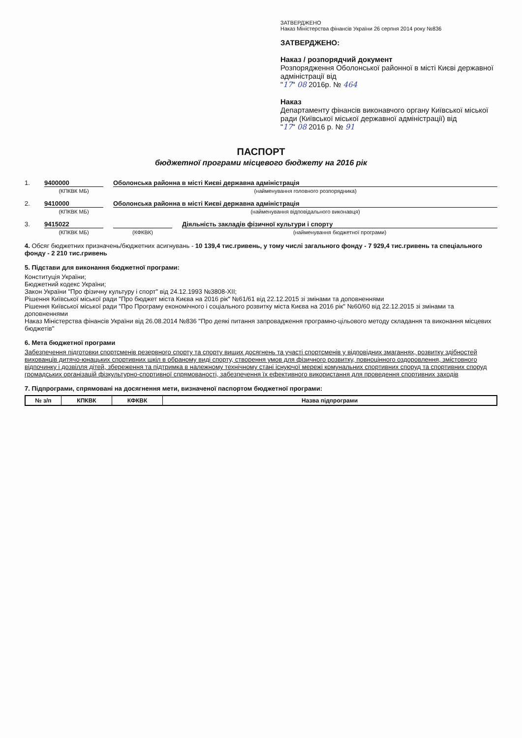ЗАТВЕРДЖЕНО
Наказ Міністерства фінансів України 26 серпня 2014 року №836
ЗАТВЕРДЖЕНО:
Наказ / розпорядчий документ
Розпорядження Оболонської районної в місті Києві державної адміністрації від
"17" 08 2016р. № 464
Наказ
Департаменту фінансів виконавчого органу Київської міської ради (Київської міської державної адміністрації) від
"17" 08 2016 р. № 91
ПАСПОРТ
бюджетної програми місцевого бюджету на 2016 рік
1. 9400000 Оболонська районна в місті Києві державна адміністрація
(КПКВК МБ) (найменування головного розпорядника)
2. 9410000 Оболонська районна в місті Києві державна адміністрація
(КПКВК МБ) (найменування відповідального виконавця)
3. 9415022 Діяльність закладів фізичної культури і спорту
(КПКВК МБ) (КФКВК) (найменування бюджетної програми)
4. Обсяг бюджетних призначень/бюджетних асигнувань - 10 139,4 тис.гривень, у тому числі загального фонду - 7 929,4 тис.гривень та спеціального фонду - 2 210 тис.гривень
5. Підстави для виконання бюджетної програми:
Конституція України;
Бюджетний кодекс України;
Закон України "Про фізичну культуру і спорт" від 24.12.1993 №3808-ХІІ;
Рішення Київської міської ради "Про бюджет міста Києва на 2016 рік" №61/61 від 22.12.2015 зі змінами та доповненнями
Рішення Київської міської ради "Про Програму економічного і соціального розвитку міста Києва на 2016 рік" №60/60 від 22.12.2015 зі змінами та доповненнями
Наказ Міністерства фінансів України від 26.08.2014 №836 "Про деякі питання запровадження програмно-цільового методу складання та виконання місцевих бюджетів"
6. Мета бюджетної програми
Забезпечення підготовки спортсменів резервного спорту та спорту вищих досягнень та участі спортсменів у відповідних змаганнях, розвитку здібностей вихованців дитячо-юнацьких спортивних шкіл в обраному виді спорту, створення умов для фізичного розвитку, повноцінного оздоровлення, змістовного відпочинку і дозвілля дітей, збереження та підтримка в належному технічному стані існуючої мережі комунальних спортивних споруд та спортивних споруд громадських організацій фізкультурно-спортивної спрямованості, забезпечення їх ефективного використання для проведення спортивних заходів
7. Підпрограми, спрямовані на досягнення мети, визначеної паспортом бюджетної програми:
| № з/п | КПКВК | КФКВК | Назва підпрограми |
| --- | --- | --- | --- |